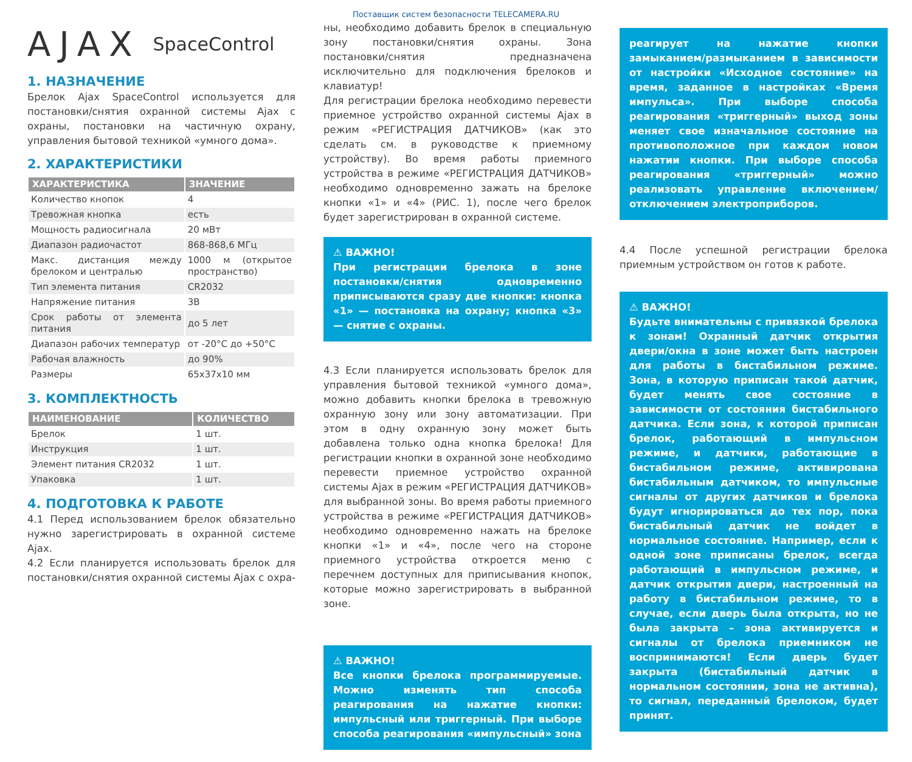Поставщик систем безопасности TELECAMERA.RU
AJAX SpaceControl
1. НАЗНАЧЕНИЕ
Брелок Ajax SpaceControl используется для постановки/снятия охранной системы Ajax с охраны, постановки на частичную охрану, управления бытовой техникой «умного дома».
2. ХАРАКТЕРИСТИКИ
| ХАРАКТЕРИСТИКА | ЗНАЧЕНИЕ |
| --- | --- |
| Количество кнопок | 4 |
| Тревожная кнопка | есть |
| Мощность радиосигнала | 20 мВт |
| Диапазон радиочастот | 868-868,6 МГц |
| Макс. дистанция между брелоком и централью | 1000 м (открытое пространство) |
| Тип элемента питания | CR2032 |
| Напряжение питания | 3В |
| Срок работы от элемента питания | до 5 лет |
| Диапазон рабочих температур | от -20°C до +50°C |
| Рабочая влажность | до 90% |
| Размеры | 65x37x10 мм |
3. КОМПЛЕКТНОСТЬ
| НАИМЕНОВАНИЕ | КОЛИЧЕСТВО |
| --- | --- |
| Брелок | 1 шт. |
| Инструкция | 1 шт. |
| Элемент питания CR2032 | 1 шт. |
| Упаковка | 1 шт. |
4. ПОДГОТОВКА К РАБОТЕ
4.1 Перед использованием брелок обязательно нужно зарегистрировать в охранной системе Ajax.
4.2 Если планируется использовать брелок для постановки/снятия охранной системы Ajax с охра-
ны, необходимо добавить брелок в специальную зону постановки/снятия охраны. Зона постановки/снятия предназначена исключительно для подключения брелоков и клавиатур!
Для регистрации брелока необходимо перевести приемное устройство охранной системы Ajax в режим «РЕГИСТРАЦИЯ ДАТЧИКОВ» (как это сделать см. в руководстве к приемному устройству). Во время работы приемного устройства в режиме «РЕГИСТРАЦИЯ ДАТЧИКОВ» необходимо одновременно зажать на брелоке кнопки «1» и «4» (РИС. 1), после чего брелок будет зарегистрирован в охранной системе.
⚠ ВАЖНО!
При регистрации брелока в зоне постановки/снятия одновременно приписываются сразу две кнопки: кнопка «1» — постановка на охрану; кнопка «3» — снятие с охраны.
4.3 Если планируется использовать брелок для управления бытовой техникой «умного дома», можно добавить кнопки брелока в тревожную охранную зону или зону автоматизации. При этом в одну охранную зону может быть добавлена только одна кнопка брелока! Для регистрации кнопки в охранной зоне необходимо перевести приемное устройство охранной системы Ajax в режим «РЕГИСТРАЦИЯ ДАТЧИКОВ» для выбранной зоны. Во время работы приемного устройства в режиме «РЕГИСТРАЦИЯ ДАТЧИКОВ» необходимо одновременно нажать на брелоке кнопки «1» и «4», после чего на стороне приемного устройства откроется меню с перечнем доступных для приписывания кнопок, которые можно зарегистрировать в выбранной зоне.
⚠ ВАЖНО!
Все кнопки брелока программируемые. Можно изменять тип способа реагирования на нажатие кнопки: импульсный или триггерный. При выборе способа реагирования «импульсный» зона
реагирует на нажатие кнопки замыканием/размыканием в зависимости от настройки «Исходное состояние» на время, заданное в настройках «Время импульса». При выборе способа реагирования «триггерный» выход зоны меняет свое изначальное состояние на противоположное при каждом новом нажатии кнопки. При выборе способа реагирования «триггерный» можно реализовать управление включением/отключением электроприборов.
4.4 После успешной регистрации брелока приемным устройством он готов к работе.
⚠ ВАЖНО!
Будьте внимательны с привязкой брелока к зонам! Охранный датчик открытия двери/окна в зоне может быть настроен для работы в бистабильном режиме. Зона, в которую приписан такой датчик, будет менять свое состояние в зависимости от состояния бистабильного датчика. Если зона, к которой приписан брелок, работающий в импульсном режиме, и датчики, работающие в бистабильном режиме, активирована бистабильным датчиком, то импульсные сигналы от других датчиков и брелока будут игнорироваться до тех пор, пока бистабильный датчик не войдет в нормальное состояние. Например, если к одной зоне приписаны брелок, всегда работающий в импульсном режиме, и датчик открытия двери, настроенный на работу в бистабильном режиме, то в случае, если дверь была открыта, но не была закрыта – зона активируется и сигналы от брелока приемником не воспринимаются! Если дверь будет закрыта (бистабильный датчик в нормальном состоянии, зона не активна), то сигнал, переданный брелоком, будет принят.